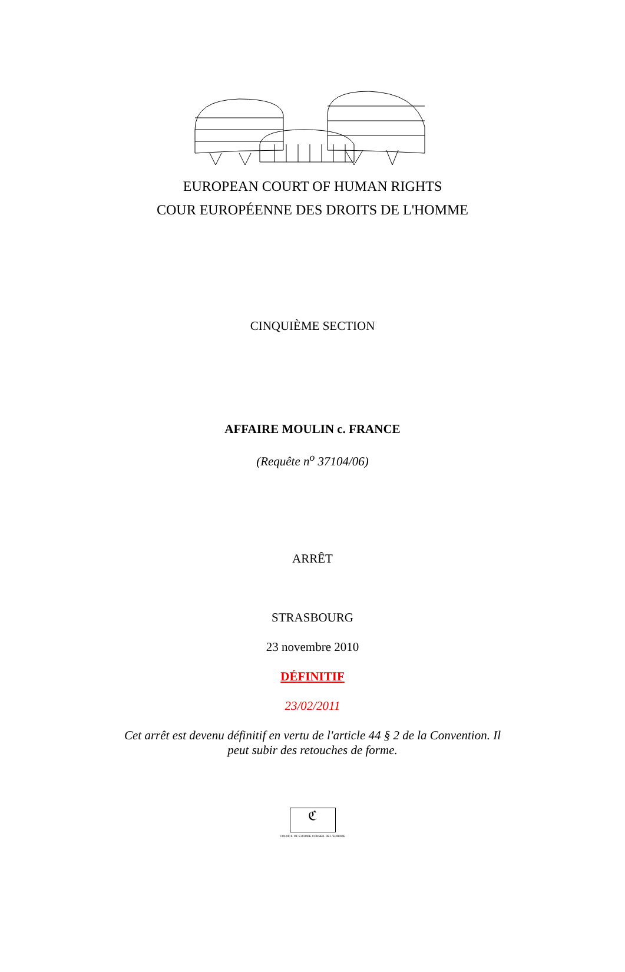EUROPEAN COURT OF HUMAN RIGHTS
COUR EUROPÉENNE DES DROITS DE L'HOMME
CINQUIÈME SECTION
AFFAIRE MOULIN c. FRANCE
(Requête n<sup>o</sup> 37104/06)
ARRÊT
STRASBOURG
23 novembre 2010
DÉFINITIF
23/02/2011
Cet arrêt est devenu définitif en vertu de l'article 44 § 2 de la Convention. Il peut subir des retouches de forme.
ℭ
COUNCIL OF EUROPE CONSEIL DE L'EUROPE